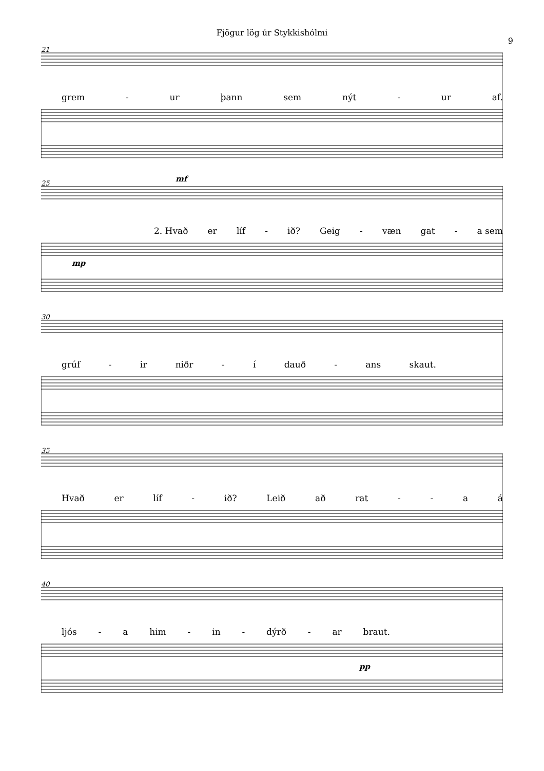Fjögur lög úr Stykkishólmi
9
21
grem - ur þann sem nýt - ur af.
25 mf
2. Hvað er líf - ið? Geig - væn gat - a sem
mp
30
grúf - ir niðr - í dauð - ans skaut.
35
Hvað er líf - ið? Leið að rat - - aá
40
ljós - a him - in - dýrð - ar braut.
pp